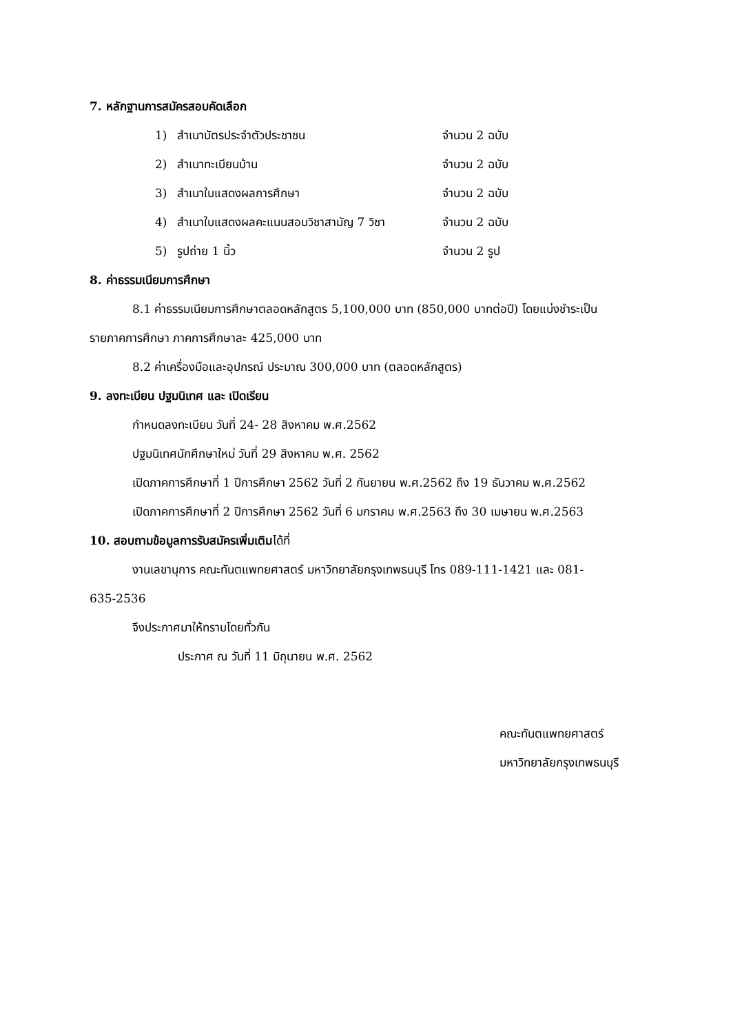7. หลักฐานการสมัครสอบคัดเลือก
1) สำเนาบัตรประจำตัวประชาชน จำนวน 2 ฉบับ
2) สำเนาทะเบียนบ้าน จำนวน 2 ฉบับ
3) สำเนาใบแสดงผลการศึกษา จำนวน 2 ฉบับ
4) สำเนาใบแสดงผลคะแนนสอบวิชาสามัญ 7 วิชา จำนวน 2 ฉบับ
5) รูปถ่าย 1 นิ้ว จำนวน 2 รูป
8. ค่าธรรมเนียมการศึกษา
8.1 ค่าธรรมเนียมการศึกษาตลอดหลักสูตร 5,100,000 บาท (850,000 บาทต่อปี) โดยแบ่งชำระเป็น
รายภาคการศึกษา ภาคการศึกษาละ 425,000 บาท
8.2 ค่าเครื่องมือและอุปกรณ์ ประมาณ 300,000 บาท (ตลอดหลักสูตร)
9. ลงทะเบียน ปฐมนิเทศ และ เปิดเรียน
กำหนดลงทะเบียน วันที่ 24- 28 สิงหาคม พ.ศ.2562
ปฐมนิเทศนักศึกษาใหม่ วันที่ 29 สิงหาคม พ.ศ. 2562
เปิดภาคการศึกษาที่ 1 ปีการศึกษา 2562 วันที่ 2 กันยายน พ.ศ.2562 ถึง 19 ธันวาคม พ.ศ.2562
เปิดภาคการศึกษาที่ 2 ปีการศึกษา 2562 วันที่ 6 มกราคม พ.ศ.2563 ถึง 30 เมษายน พ.ศ.2563
10. สอบถามข้อมูลการรับสมัครเพิ่มเติมได้ที่
งานเลขานุการ คณะทันตแพทยศาสตร์ มหาวิทยาลัยกรุงเทพธนบุรี โทร 089-111-1421 และ 081-
635-2536
จึงประกาศมาให้ทราบโดยทั่วกัน
ประกาศ ณ วันที่ 11 มิถุนายน พ.ศ. 2562
คณะทันตแพทยศาสตร์
มหาวิทยาลัยกรุงเทพธนบุรี